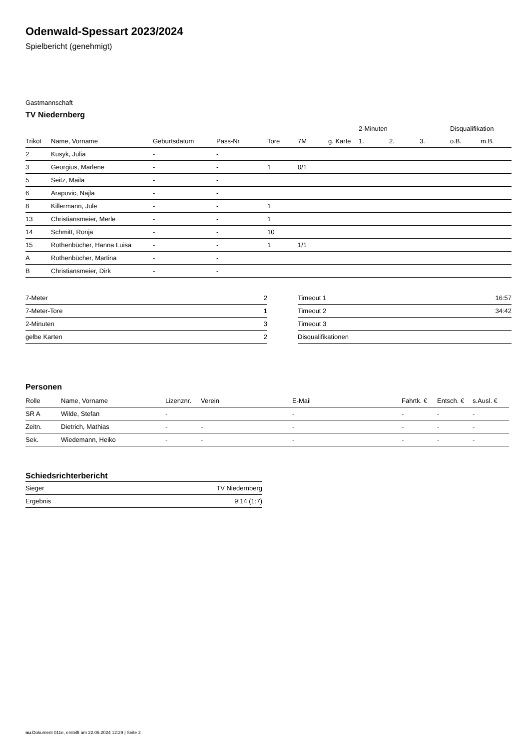Odenwald-Spessart 2023/2024
Spielbericht (genehmigt)
Gastmannschaft
TV Niedernberg
| | | | | | | | 2-Minuten | | | Disqualifikation | |
| --- | --- | --- | --- | --- | --- | --- | --- | --- | --- | --- | --- |
| Trikot | Name, Vorname | Geburtsdatum | Pass-Nr | Tore | 7M | g. Karte | 1. | 2. | 3. | o.B. | m.B. |
| 2 | Kusyk, Julia | - | - | | | | | | | | |
| 3 | Georgius, Marlene | - | - | 1 | 0/1 | | | | | | |
| 5 | Seitz, Maila | - | - | | | | | | | | |
| 6 | Arapovic, Najla | - | - | | | | | | | | |
| 8 | Killermann, Jule | - | - | 1 | | | | | | | |
| 13 | Christiansmeier, Merle | - | - | 1 | | | | | | | |
| 14 | Schmitt, Ronja | - | - | 10 | | | | | | | |
| 15 | Rothenbücher, Hanna Luisa | - | - | 1 | 1/1 | | | | | | |
| A | Rothenbücher, Martina | - | - | | | | | | | | |
| B | Christiansmeier, Dirk | - | - | | | | | | | | |
| 7-Meter | 2 |
| 7-Meter-Tore | 1 |
| 2-Minuten | 3 |
| gelbe Karten | 2 |
| Timeout 1 | 16:57 |
| Timeout 2 | 34:42 |
| Timeout 3 | |
| Disqualifikationen | |
Personen
| Rolle | Name, Vorname | Lizenznr. | Verein | E-Mail | Fahrtk. € | Entsch. € | s.Ausl. € |
| --- | --- | --- | --- | --- | --- | --- | --- |
| SR A | Wilde, Stefan | - | | - | - | - | - |
| Zeitn. | Dietrich, Mathias | - | - | - | - | - | - |
| Sek. | Wiedemann, Heiko | - | - | - | - | - | - |
Schiedsrichterbericht
| Sieger | TV Niedernberg |
| Ergebnis | 9:14 (1:7) |
nu.Dokument 011e, erstellt am 22.06.2024 12:29 | Seite 2